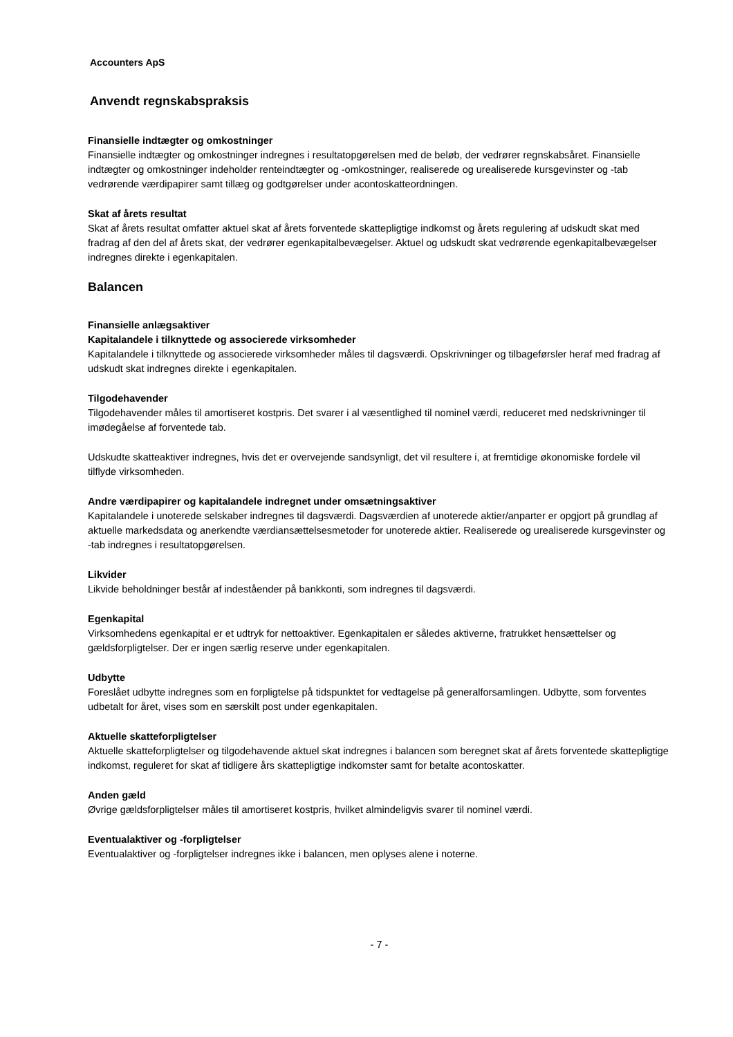Accounters ApS
Anvendt regnskabspraksis
Finansielle indtægter og omkostninger
Finansielle indtægter og omkostninger indregnes i resultatopgørelsen med de beløb, der vedrører regnskabsåret. Finansielle indtægter og omkostninger indeholder renteindtægter og -omkostninger, realiserede og urealiserede kursgevinster og -tab vedrørende værdipapirer samt tillæg og godtgørelser under acontoskatteordningen.
Skat af årets resultat
Skat af årets resultat omfatter aktuel skat af årets forventede skattepligtige indkomst og årets regulering af udskudt skat med fradrag af den del af årets skat, der vedrører egenkapitalbevægelser. Aktuel og udskudt skat vedrørende egenkapitalbevægelser indregnes direkte i egenkapitalen.
Balancen
Finansielle anlægsaktiver
Kapitalandele i tilknyttede og associerede virksomheder
Kapitalandele i tilknyttede og associerede virksomheder måles til dagsværdi. Opskrivninger og tilbageførsler heraf med fradrag af udskudt skat indregnes direkte i egenkapitalen.
Tilgodehavender
Tilgodehavender måles til amortiseret kostpris. Det svarer i al væsentlighed til nominel værdi, reduceret med nedskrivninger til imødegåelse af forventede tab.
Udskudte skatteaktiver indregnes, hvis det er overvejende sandsynligt, det vil resultere i, at fremtidige økonomiske fordele vil tilflyde virksomheden.
Andre værdipapirer og kapitalandele indregnet under omsætningsaktiver
Kapitalandele i unoterede selskaber indregnes til dagsværdi. Dagsværdien af unoterede aktier/anparter er opgjort på grundlag af aktuelle markedsdata og anerkendte værdiansættelsesmetoder for unoterede aktier. Realiserede og urealiserede kursgevinster og -tab indregnes i resultatopgørelsen.
Likvider
Likvide beholdninger består af indeståender på bankkonti, som indregnes til dagsværdi.
Egenkapital
Virksomhedens egenkapital er et udtryk for nettoaktiver. Egenkapitalen er således aktiverne, fratrukket hensættelser og gældsforpligtelser. Der er ingen særlig reserve under egenkapitalen.
Udbytte
Foreslået udbytte indregnes som en forpligtelse på tidspunktet for vedtagelse på generalforsamlingen. Udbytte, som forventes udbetalt for året, vises som en særskilt post under egenkapitalen.
Aktuelle skatteforpligtelser
Aktuelle skatteforpligtelser og tilgodehavende aktuel skat indregnes i balancen som beregnet skat af årets forventede skattepligtige indkomst, reguleret for skat af tidligere års skattepligtige indkomster samt for betalte acontoskatter.
Anden gæld
Øvrige gældsforpligtelser måles til amortiseret kostpris, hvilket almindeligvis svarer til nominel værdi.
Eventualaktiver og -forpligtelser
Eventualaktiver og -forpligtelser indregnes ikke i balancen, men oplyses alene i noterne.
- 7 -